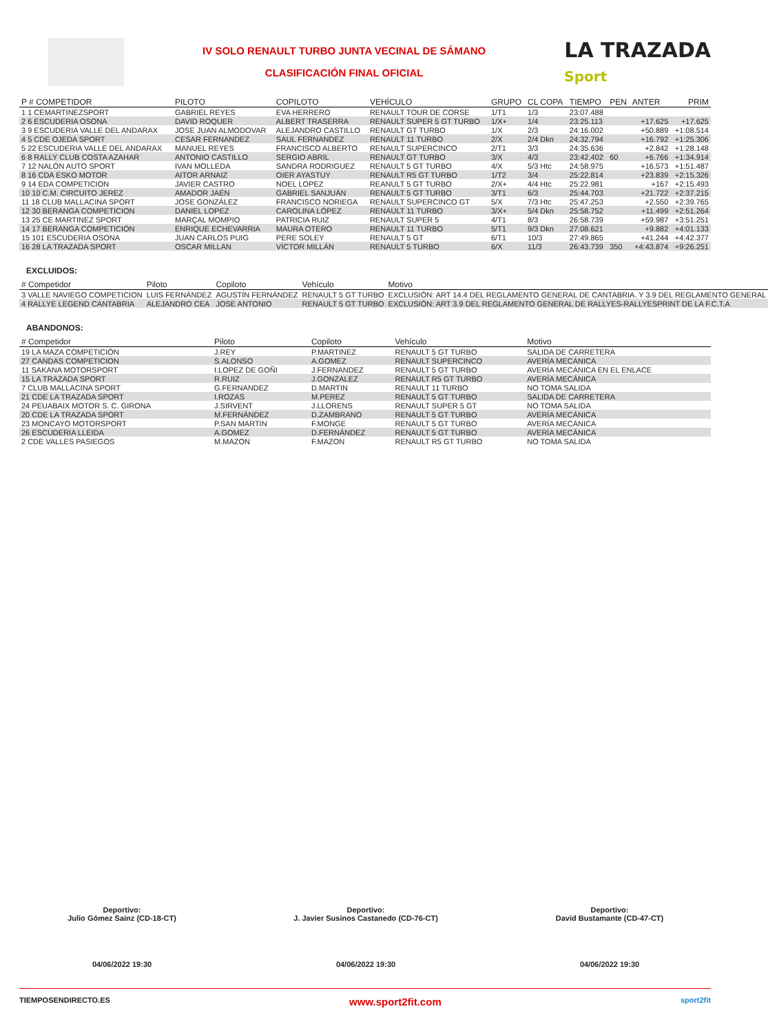IV SOLO RENAULT TURBO JUNTA VECINAL DE SÁMANO
CLASIFICACIÓN FINAL OFICIAL
LA TRAZADA
Sport
| P # COMPETIDOR | PILOTO | COPILOTO | VEHÍCULO | GRUPO | CL COPA | TIEMPO | PEN | ANTER | PRIM |
| --- | --- | --- | --- | --- | --- | --- | --- | --- | --- |
| 1 1 CEMARTINEZSPORT | GABRIEL REYES | EVA HERRERO | RENAULT TOUR DE CORSE | 1/T1 | 1/3 | 23:07.488 | | | |
| 2 6 ESCUDERIA OSONA | DAVID ROQUER | ALBERT TRASERRA | RENAULT SUPER 5 GT TURBO | 1/X+ | 1/4 | 23:25.113 | | +17.625 | +17.625 |
| 3 9 ESCUDERIA VALLE DEL ANDARAX | JOSE JUAN ALMODOVAR | ALEJANDRO CASTILLO | RENAULT GT TURBO | 1/X | 2/3 | 24:16.002 | | +50.889 | +1:08.514 |
| 4 5 CDE OJEDA SPORT | CESAR FERNANDEZ | SAUL FERNANDEZ | RENAULT 11 TURBO | 2/X | 2/4 Dkn | 24:32.794 | | +16.792 | +1:25.306 |
| 5 22 ESCUDERIA VALLE DEL ANDARAX | MANUEL REYES | FRANCISCO ALBERTO | RENAULT SUPERCINCO | 2/T1 | 3/3 | 24:35.636 | | +2.842 | +1:28.148 |
| 6 8 RALLY CLUB COSTA AZAHAR | ANTONIO CASTILLO | SERGIO ABRIL | RENAULT GT TURBO | 3/X | 4/3 | 23:42.402 | 60 | +6.766 | +1:34.914 |
| 7 12 NALÓN AUTO SPORT | IVAN MOLLEDA | SANDRA RODRIGUEZ | RENAULT 5 GT TURBO | 4/X | 5/3 Htc | 24:58.975 | | +16.573 | +1:51.487 |
| 8 16 CDA ESKO MOTOR | AITOR ARNAIZ | OIER AYASTUY | RENAULT R5 GT TURBO | 1/T2 | 3/4 | 25:22.814 | | +23.839 | +2:15.326 |
| 9 14 EDA COMPETICION | JAVIER CASTRO | NOEL LOPEZ | REANULT 5 GT TURBO | 2/X+ | 4/4 Htc | 25:22.981 | | +167 | +2:15.493 |
| 10 10 C.M. CIRCUITO JEREZ | AMADOR JAÉN | GABRIEL SANJUÁN | RENAULT 5 GT TURBO | 3/T1 | 6/3 | 25:44.703 | | +21.722 | +2:37.215 |
| 11 18 CLUB MALLACINA SPORT | JOSE GONZÁLEZ | FRANCISCO NORIEGA | RENAULT SUPERCINCO GT | 5/X | 7/3 Htc | 25:47.253 | | +2.550 | +2:39.765 |
| 12 30 BERANGA COMPETICION | DANIEL LOPEZ | CAROLINA LÓPEZ | RENAULT 11 TURBO | 3/X+ | 5/4 Dkn | 25:58.752 | | +11.499 | +2:51.264 |
| 13 25 CE MARTINEZ SPORT | MARÇAL MOMPIO | PATRICIA RUIZ | RENAULT SUPER 5 | 4/T1 | 8/3 | 26:58.739 | | +59.987 | +3:51.251 |
| 14 17 BERANGA COMPETICIÓN | ENRIQUE ECHEVARRIA | MAURA OTERO | RENAULT 11 TURBO | 5/T1 | 9/3 Dkn | 27:08.621 | | +9.882 | +4:01.133 |
| 15 101 ESCUDERIA OSONA | JUAN CARLOS PUIG | PERE SOLEY | RENAULT 5 GT | 6/T1 | 10/3 | 27:49.865 | | +41.244 | +4:42.377 |
| 16 28 LA TRAZADA SPORT | OSCAR MILLAN | VÍCTOR MILLÁN | RENAULT 5 TURBO | 6/X | 11/3 | 26:43.739 | 350 | +4:43.874 | +9:26.251 |
EXCLUIDOS:
| # Competidor | Piloto | Copiloto | Vehículo | Motivo |
| --- | --- | --- | --- | --- |
| 3 VALLE NAVIEGO COMPETICION | LUIS FERNÁNDEZ | AGUSTÍN FERNÁNDEZ | RENAULT 5 GT TURBO | EXCLUSIÓN: ART 14.4 DEL REGLAMENTO GENERAL DE CANTABRIA. Y 3.9 DEL REGLAMENTO GENERAL |
| 4 RALLYE LEGEND CANTABRIA | ALEJANDRO CEA | JOSE ANTONIO | RENAULT 5 GT TURBO | EXCLUSIÓN: ART 3.9 DEL REGLAMENTO GENERAL DE RALLYES-RALLYESPRINT DE LA F.C.T.A |
ABANDONOS:
| # Competidor | Piloto | Copiloto | Vehículo | Motivo |
| --- | --- | --- | --- | --- |
| 19 LA MAZA COMPETICIÓN | J.REY | P.MARTINEZ | RENAULT 5 GT TURBO | SALIDA DE CARRETERA |
| 27 CANDAS COMPETICION | S.ALONSO | A.GOMEZ | RENAULT SUPERCINCO | AVERÍA MECÁNICA |
| 11 SAKANA MOTORSPORT | I.LOPEZ DE GOÑI | J.FERNANDEZ | RENAULT 5 GT TURBO | AVERÍA MECÁNICA EN EL ENLACE |
| 15 LA TRAZADA SPORT | R.RUIZ | J.GONZALEZ | RENAULT R5 GT TURBO | AVERÍA MECÁNICA |
| 7 CLUB MALLACINA SPORT | G.FERNANDEZ | D.MARTIN | RENAULT 11 TURBO | NO TOMA SALIDA |
| 21 CDE LA TRAZADA SPORT | I.ROZAS | M.PEREZ | RENAULT 5 GT TURBO | SALIDA DE CARRETERA |
| 24 PEUABAIX MOTOR S. C. GIRONA | J.SIRVENT | J.LLORENS | RENAULT SUPER 5 GT | NO TOMA SALIDA |
| 20 CDE LA TRAZADA SPORT | M.FERNÁNDEZ | D.ZAMBRANO | RENAULT 5 GT TURBO | AVERÍA MECÁNICA |
| 23 MONCAYO MOTORSPORT | P.SAN MARTIN | F.MONGE | RENAULT 5 GT TURBO | AVERÍA MECÁNICA |
| 26 ESCUDERIA LLEIDA | A.GOMEZ | D.FERNÁNDEZ | RENAULT 5 GT TURBO | AVERÍA MECÁNICA |
| 2 CDE VALLES PASIEGOS | M.MAZON | F.MAZON | RENAULT R5 GT TURBO | NO TOMA SALIDA |
Deportivo:
Julio Gómez Sainz (CD-18-CT)
04/06/2022 19:30
Deportivo:
J. Javier Susinos Castanedo (CD-76-CT)
04/06/2022 19:30
Deportivo:
David Bustamante (CD-47-CT)
04/06/2022 19:30
TIEMPOSENDIRECTO.ES www.sport2fit.com sport2fit